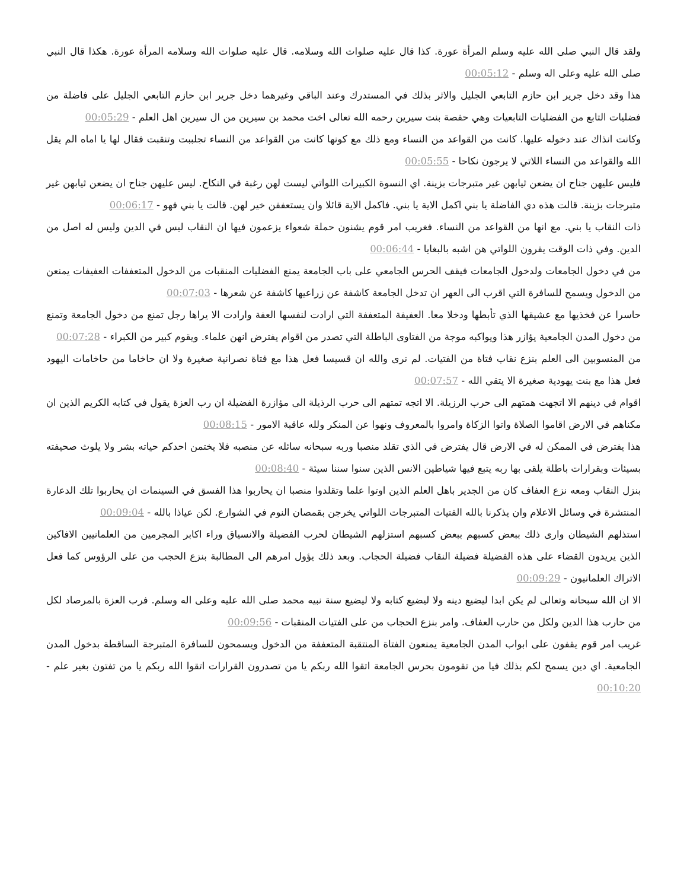ولقد قال النبي صلى الله عليه وسلم المرأة عورة. كذا قال عليه صلوات الله وسلامه. قال عليه صلوات الله وسلامه المرأة عورة. هكذا قال النبي صلى الله عليه وعلى اله وسلم - 00:05:12
هذا وقد دخل جرير ابن حازم التابعي الجليل والاثر بذلك في المستدرك وعند الباقي وغيرهما دخل جرير ابن حازم التابعي الجليل على فاضلة من فضليات التابع من الفضليات التابعيات وهي حفصة بنت سيرين رحمه الله تعالى اخت محمد بن سيرين من ال سيرين اهل العلم - 00:05:29
وكانت انذاك عند دخوله عليها. كانت من القواعد من النساء ومع ذلك مع كونها كانت من القواعد من النساء تجلببت وتنقبت فقال لها يا اماه الم يقل الله والقواعد من النساء اللاتي لا يرجون نكاحا - 00:05:55
فليس عليهن جناح ان يضعن ثيابهن غير متبرجات بزينة. اي النسوة الكبيرات اللواتي ليست لهن رغبة في النكاح. ليس عليهن جناح ان يضعن ثيابهن غير متبرجات بزينة. قالت هذه دي الفاضلة يا بني اكمل الاية يا بني. فاكمل الاية قائلا وان يستعففن خير لهن. قالت يا بني فهو - 00:06:17
ذات النقاب يا بني. مع انها من القواعد من النساء. فغريب امر قوم يشنون حملة شعواء يزعمون فيها ان النقاب ليس في الدين وليس له اصل من الدين. وفي ذات الوقت يقرون اللواتي هن اشبه بالبغايا - 00:06:44
من في دخول الجامعات ولدخول الجامعات فيقف الحرس الجامعي على باب الجامعة يمنع الفضليات المنقبات من الدخول المتعففات العفيفات يمنعن من الدخول ويسمح للسافرة التي اقرب الى العهر ان تدخل الجامعة كاشفة عن زراعيها كاشفة عن شعرها - 00:07:03
حاسرا عن فخذيها مع عشيقها الذي تأبطها ودخلا معا. العفيفة المتعففة التي ارادت لنفسها العفة وارادت الا يراها رجل تمنع من دخول الجامعة وتمنع من دخول المدن الجامعية يؤازر هذا ويواكبه موجة من الفتاوى الباطلة التي تصدر من اقوام يفترض انهن علماء. ويقوم كبير من الكبراء - 00:07:28
من المنسوبين الى العلم بنزع نقاب فتاة من الفتيات. لم نرى والله ان قسيسا فعل هذا مع فتاة نصرانية صغيرة ولا ان حاخاما من حاخامات اليهود فعل هذا مع بنت يهودية صغيرة الا يتقي الله - 00:07:57
اقوام في دينهم الا اتجهت همتهم الى حرب الرزيلة. الا اتجه تمتهم الى حرب الرذيلة الى مؤازرة الفضيلة ان رب العزة يقول في كتابه الكريم الذين ان مكناهم في الارض اقاموا الصلاة واتوا الزكاة وامروا بالمعروف ونهوا عن المنكر ولله عاقبة الامور - 00:08:15
هذا يفترض في الممكن له في الارض قال يفترض في الذي تقلد منصبا وربه سبحانه سائله عن منصبه فلا يختمن احدكم حياته بشر ولا يلوث صحيفته بسيئات وبقرارات باطلة يلقى بها ربه يتبع فيها شياطين الانس الذين سنوا سننا سيئة - 00:08:40
بنزل النقاب ومعه نزع العفاف كان من الجدير باهل العلم الذين اوتوا علما وتقلدوا منصبا ان يحاربوا هذا الفسق في السينمات ان يحاربوا تلك الدعارة المنتشرة في وسائل الاعلام وان يذكرنا بالله الفتيات المتبرجات اللواتي يخرجن بقمصان النوم في الشوارع. لكن عياذا بالله - 00:09:04
استذلهم الشيطان وارى ذلك ببعض كسبهم ببعض كسبهم استزلهم الشيطان لحرب الفضيلة والانسياق وراء اكابر المجرمين من العلمانيين الافاكين الذين يريدون القضاء على هذه الفضيلة فضيلة النقاب فضيلة الحجاب. وبعد ذلك يؤول امرهم الى المطالبة بنزع الحجب من على الرؤوس كما فعل الاتراك العلمانيون - 00:09:29
الا ان الله سبحانه وتعالى لم يكن ابدا ليضيع دينه ولا ليضيع كتابه ولا ليضيع سنة نبيه محمد صلى الله عليه وعلى اله وسلم. فرب العزة بالمرصاد لكل من حارب هذا الدين ولكل من حارب العفاف. وامر بنزع الحجاب من على الفتيات المنقبات - 00:09:56
غريب امر قوم يقفون على ابواب المدن الجامعية يمنعون الفتاة المنتقبة المتعففة من الدخول ويسمحون للسافرة المتبرجة الساقطة بدخول المدن الجامعية. اي دين يسمح لكم بذلك فيا من تقومون بحرس الجامعة اتقوا الله ربكم يا من تصدرون القرارات اتقوا الله ربكم يا من تفتون بغير علم - 00:10:20